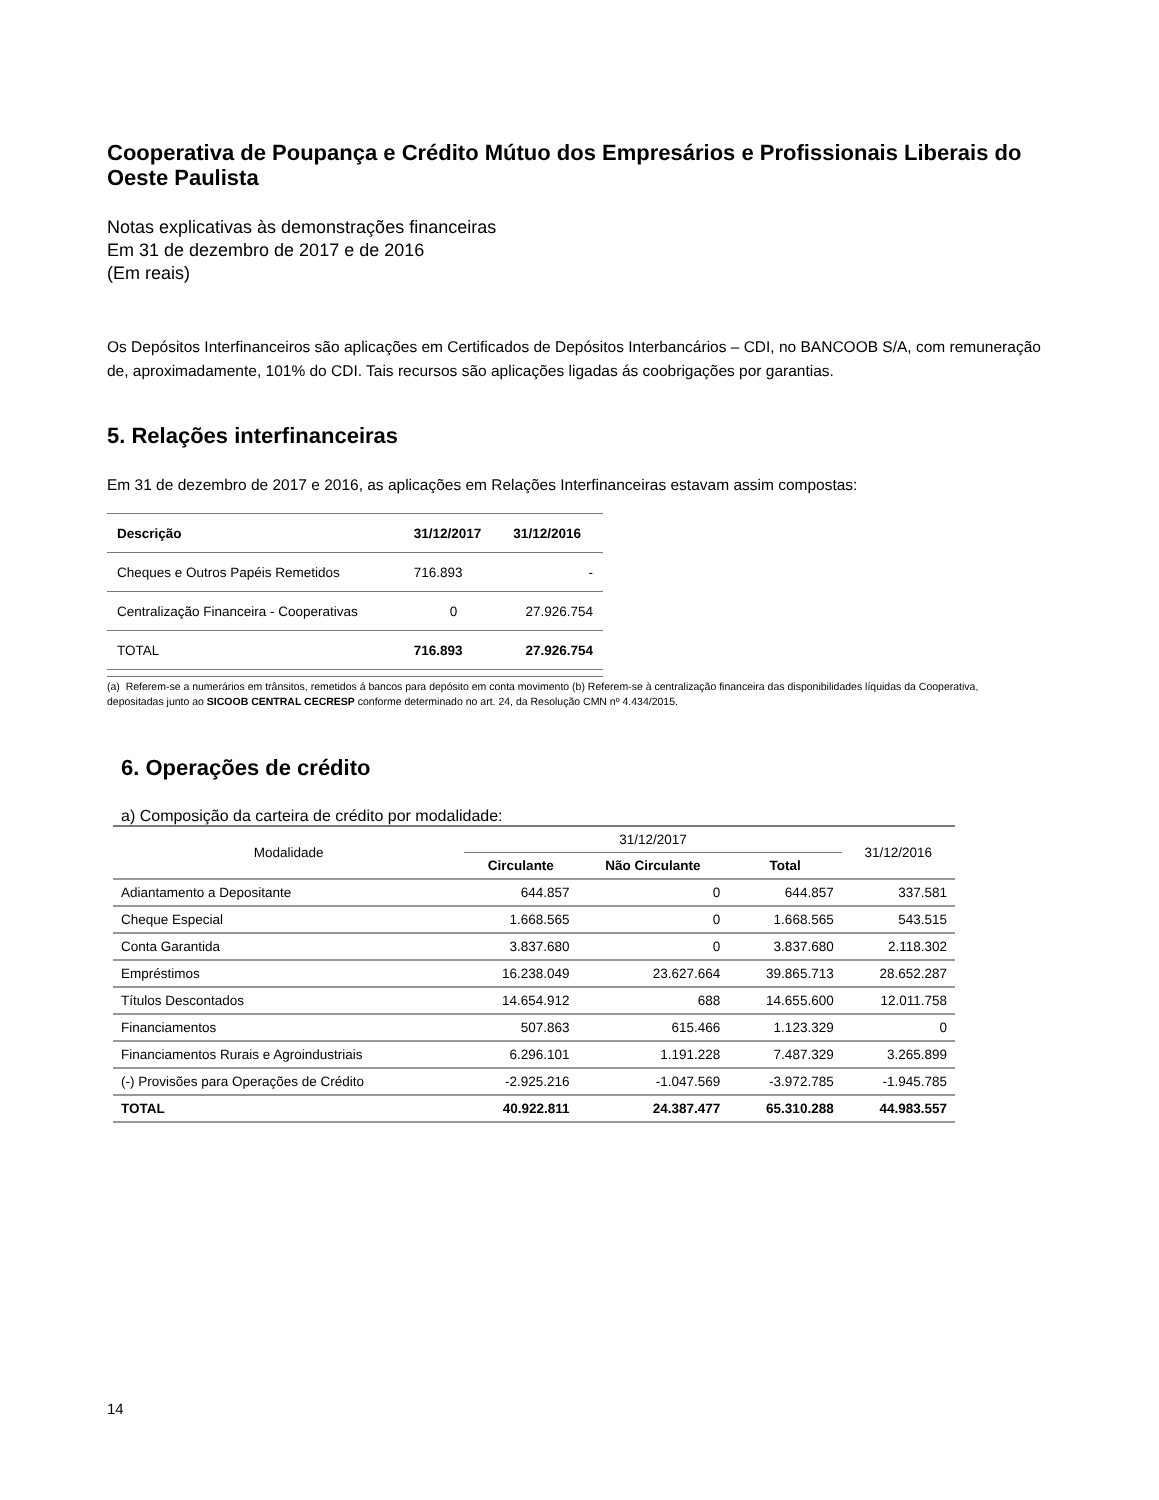Cooperativa de Poupança e Crédito Mútuo dos Empresários e Profissionais Liberais do Oeste Paulista
Notas explicativas às demonstrações financeiras
Em 31 de dezembro de 2017 e de 2016
(Em reais)
Os Depósitos Interfinanceiros são aplicações em Certificados de Depósitos Interbancários – CDI, no BANCOOB S/A, com remuneração de, aproximadamente, 101% do CDI. Tais recursos são aplicações ligadas ás coobrigações por garantias.
5. Relações interfinanceiras
Em 31 de dezembro de 2017 e 2016, as aplicações em Relações Interfinanceiras estavam assim compostas:
| Descrição | 31/12/2017 | 31/12/2016 |
| --- | --- | --- |
| Cheques e Outros Papéis Remetidos | 716.893 | - |
| Centralização Financeira - Cooperativas | 0 | 27.926.754 |
| TOTAL | 716.893 | 27.926.754 |
(a) Referem-se a numerários em trânsitos, remetidos á bancos para depósito em conta movimento (b) Referem-se à centralização financeira das disponibilidades líquidas da Cooperativa, depositadas junto ao SICOOB CENTRAL CECRESP conforme determinado no art. 24, da Resolução CMN nº 4.434/2015.
6. Operações de crédito
a) Composição da carteira de crédito por modalidade:
| Modalidade | 31/12/2017 | | | 31/12/2016 |
| --- | --- | --- | --- | --- |
| | Circulante | Não Circulante | Total | |
| Adiantamento a Depositante | 644.857 | 0 | 644.857 | 337.581 |
| Cheque Especial | 1.668.565 | 0 | 1.668.565 | 543.515 |
| Conta Garantida | 3.837.680 | 0 | 3.837.680 | 2.118.302 |
| Empréstimos | 16.238.049 | 23.627.664 | 39.865.713 | 28.652.287 |
| Títulos Descontados | 14.654.912 | 688 | 14.655.600 | 12.011.758 |
| Financiamentos | 507.863 | 615.466 | 1.123.329 | 0 |
| Financiamentos Rurais e Agroindustriais | 6.296.101 | 1.191.228 | 7.487.329 | 3.265.899 |
| (-) Provisões para Operações de Crédito | -2.925.216 | -1.047.569 | -3.972.785 | -1.945.785 |
| TOTAL | 40.922.811 | 24.387.477 | 65.310.288 | 44.983.557 |
14